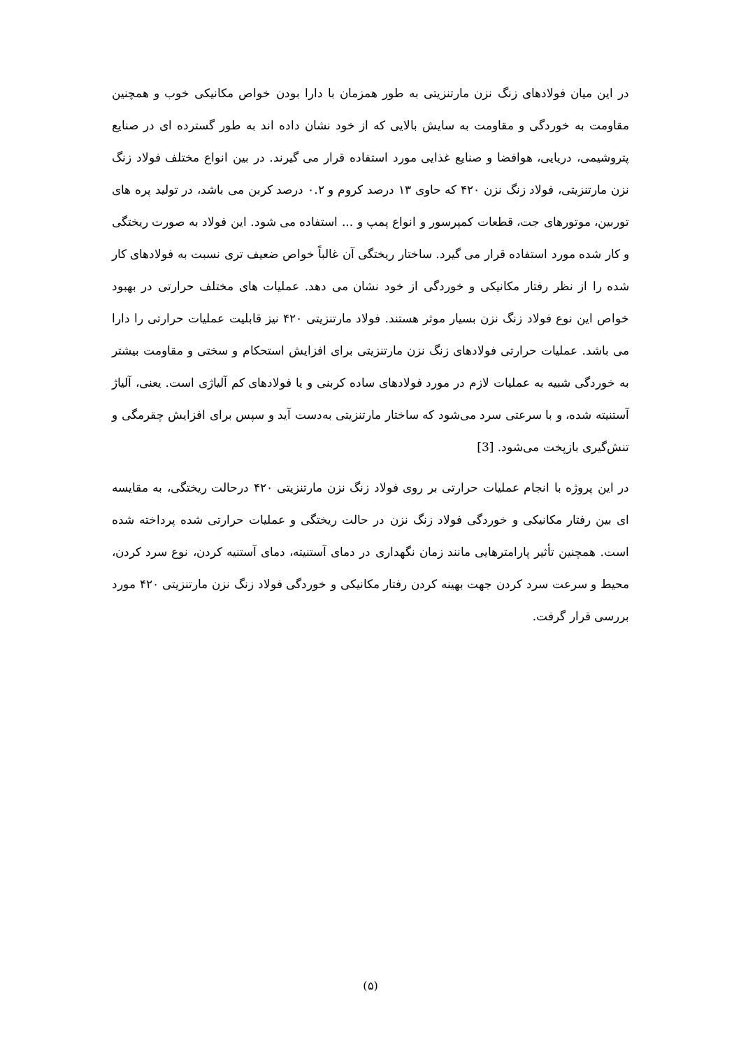در این میان فولادهای زنگ نزن مارتنزیتی به طور همزمان با دارا بودن خواص مکانیکی خوب و همچنین مقاومت به خوردگی و مقاومت به سایش بالایی که از خود نشان داده اند به طور گسترده ای در صنایع پتروشیمی، دریایی، هوافضا و صنایع غذایی مورد استفاده قرار می گیرند. در بین انواع مختلف فولاد زنگ نزن مارتنزیتی، فولاد زنگ نزن ۴۲۰ که حاوی ۱۳ درصد کروم و ۰.۲ درصد کربن می باشد، در تولید پره های توربین، موتورهای جت، قطعات کمپرسور و انواع پمپ و ... استفاده می شود. این فولاد به صورت ریختگی و کار شده مورد استفاده قرار می گیرد. ساختار ریختگی آن غالباً خواص ضعیف تری نسبت به فولادهای کار شده را از نظر رفتار مکانیکی و خوردگی از خود نشان می دهد. عملیات های مختلف حرارتی در بهبود خواص این نوع فولاد زنگ نزن بسیار موثر هستند. فولاد مارتنزیتی ۴۲۰ نیز قابلیت عملیات حرارتی را دارا می باشد. عملیات حرارتی فولادهای زنگ نزن مارتنزیتی برای افزایش استحکام و سختی و مقاومت بیشتر به خوردگی شبیه به عملیات لازم در مورد فولادهای ساده کربنی و یا فولادهای کم آلیاژی است. یعنی، آلیاژ آستنیته شده، و با سرعتی سرد می‌شود که ساختار مارتنزیتی به‌دست آید و سپس برای افزایش چقرمگی و تنش‌گیری بازپخت می‌شود. [3]
در این پروژه با انجام عملیات حرارتی بر روی فولاد زنگ نزن مارتنزیتی ۴۲۰ درحالت ریختگی، به مقایسه ای بین رفتار مکانیکی و خوردگی فولاد زنگ نزن در حالت ریختگی و عملیات حرارتی شده پرداخته شده است. همچنین تأثیر پارامترهایی مانند زمان نگهداری در دمای آستنیته، دمای آستنیه کردن، نوع سرد کردن، محیط و سرعت سرد کردن جهت بهینه کردن رفتار مکانیکی و خوردگی فولاد زنگ نزن مارتنزیتی ۴۲۰ مورد بررسی قرار گرفت.
(۵)